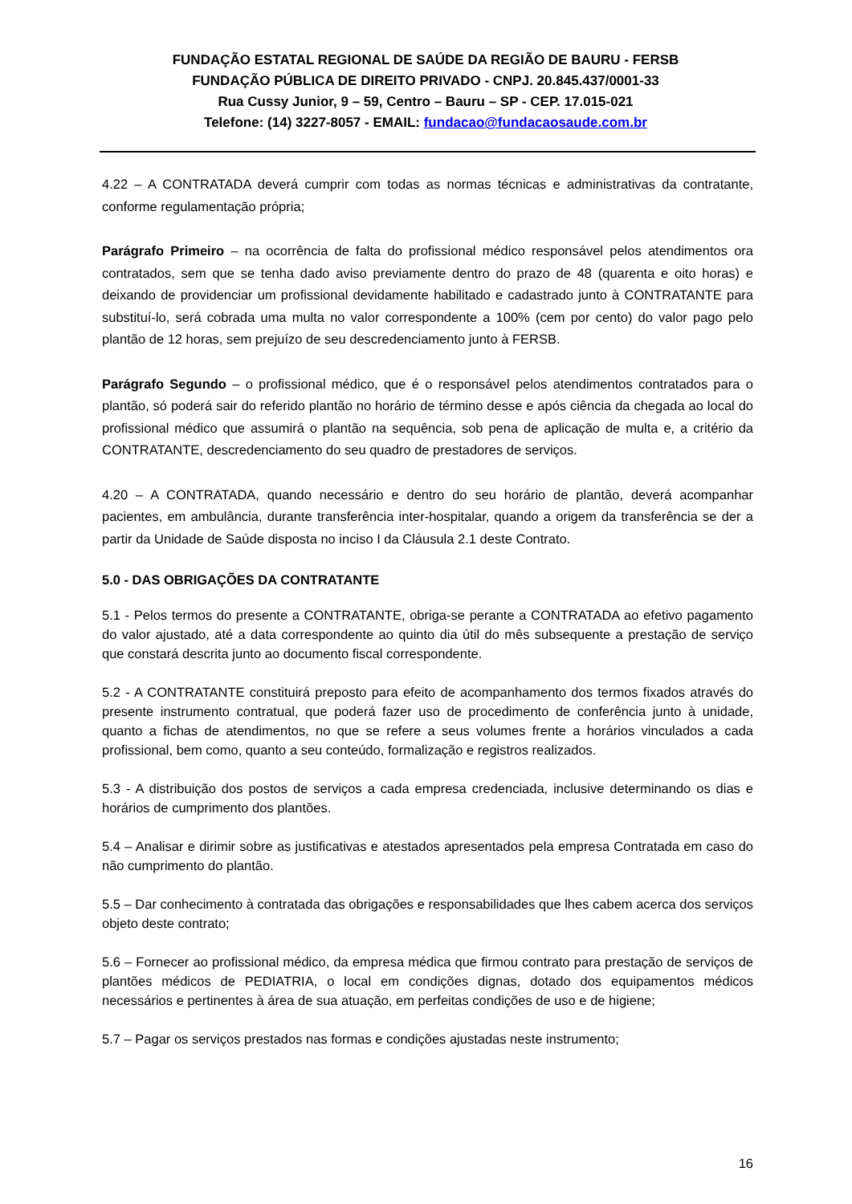FUNDAÇÃO ESTATAL REGIONAL DE SAÚDE DA REGIÃO DE BAURU - FERSB
FUNDAÇÃO PÚBLICA DE DIREITO PRIVADO - CNPJ. 20.845.437/0001-33
Rua Cussy Junior, 9 – 59, Centro – Bauru – SP - CEP. 17.015-021
Telefone: (14) 3227-8057 - EMAIL: fundacao@fundacaosaude.com.br
4.22 – A CONTRATADA deverá cumprir com todas as normas técnicas e administrativas da contratante, conforme regulamentação própria;
Parágrafo Primeiro – na ocorrência de falta do profissional médico responsável pelos atendimentos ora contratados, sem que se tenha dado aviso previamente dentro do prazo de 48 (quarenta e oito horas) e deixando de providenciar um profissional devidamente habilitado e cadastrado junto à CONTRATANTE para substituí-lo, será cobrada uma multa no valor correspondente a 100% (cem por cento) do valor pago pelo plantão de 12 horas, sem prejuízo de seu descredenciamento junto à FERSB.
Parágrafo Segundo – o profissional médico, que é o responsável pelos atendimentos contratados para o plantão, só poderá sair do referido plantão no horário de término desse e após ciência da chegada ao local do profissional médico que assumirá o plantão na sequência, sob pena de aplicação de multa e, a critério da CONTRATANTE, descredenciamento do seu quadro de prestadores de serviços.
4.20 – A CONTRATADA, quando necessário e dentro do seu horário de plantão, deverá acompanhar pacientes, em ambulância, durante transferência inter-hospitalar, quando a origem da transferência se der a partir da Unidade de Saúde disposta no inciso I da Cláusula 2.1 deste Contrato.
5.0 - DAS OBRIGAÇÕES DA CONTRATANTE
5.1 - Pelos termos do presente a CONTRATANTE, obriga-se perante a CONTRATADA ao efetivo pagamento do valor ajustado, até a data correspondente ao quinto dia útil do mês subsequente a prestação de serviço que constará descrita junto ao documento fiscal correspondente.
5.2 - A CONTRATANTE constituirá preposto para efeito de acompanhamento dos termos fixados através do presente instrumento contratual, que poderá fazer uso de procedimento de conferência junto à unidade, quanto a fichas de atendimentos, no que se refere a seus volumes frente a horários vinculados a cada profissional, bem como, quanto a seu conteúdo, formalização e registros realizados.
5.3 - A distribuição dos postos de serviços a cada empresa credenciada, inclusive determinando os dias e horários de cumprimento dos plantões.
5.4 – Analisar e dirimir sobre as justificativas e atestados apresentados pela empresa Contratada em caso do não cumprimento do plantão.
5.5 – Dar conhecimento à contratada das obrigações e responsabilidades que lhes cabem acerca dos serviços objeto deste contrato;
5.6 – Fornecer ao profissional médico, da empresa médica que firmou contrato para prestação de serviços de plantões médicos de PEDIATRIA, o local em condições dignas, dotado dos equipamentos médicos necessários e pertinentes à área de sua atuação, em perfeitas condições de uso e de higiene;
5.7 – Pagar os serviços prestados nas formas e condições ajustadas neste instrumento;
16